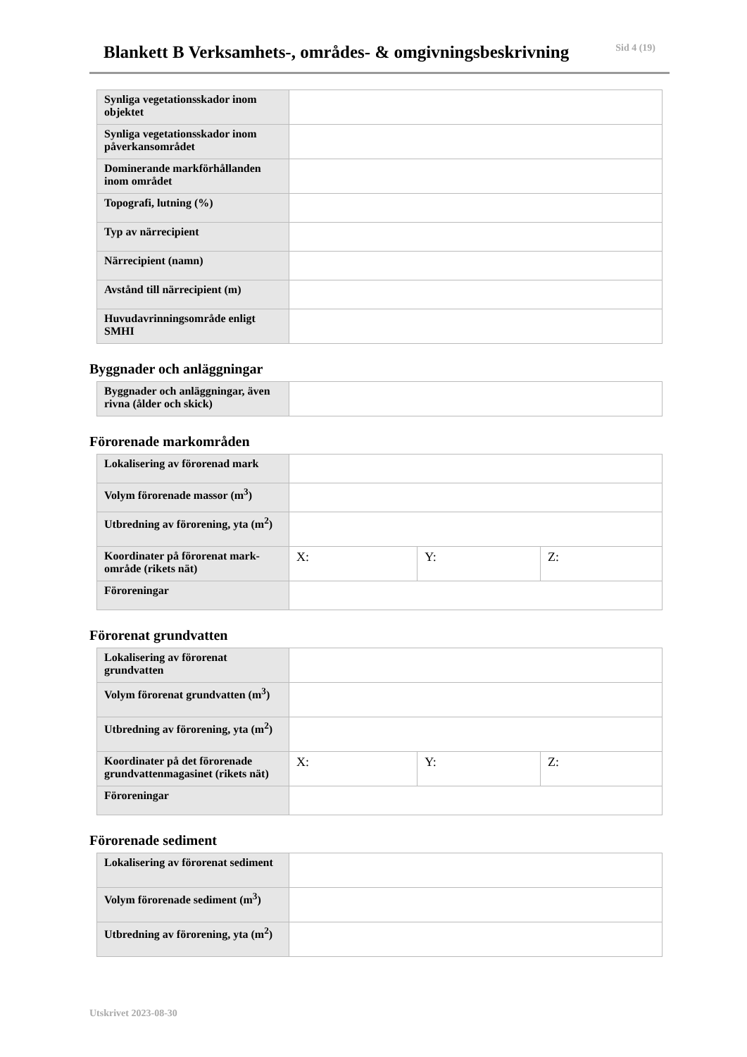Blankett B Verksamhets-, områdes- & omgivningsbeskrivning
Sid 4 (19)
| Synliga vegetationsskador inom objektet | |
| Synliga vegetationsskador inom påverkansområdet | |
| Dominerande markförhållanden inom området | |
| Topografi, lutning (%) | |
| Typ av närrecipient | |
| Närrecipient (namn) | |
| Avstånd till närrecipient (m) | |
| Huvudavrinningsområde enligt SMHI | |
Byggnader och anläggningar
| Byggnader och anläggningar, även rivna (ålder och skick) | |
Förorenade markområden
| Lokalisering av förorenad mark | | | |
| Volym förorenade massor (m<sup>3</sup>) | | | |
| Utbredning av förorening, yta (m<sup>2</sup>) | | | |
| Koordinater på förorenat mark-område (rikets nät) | X: | Y: | Z: |
| Föroreningar | | | |
Förorenat grundvatten
| Lokalisering av förorenat grundvatten | | | |
| Volym förorenat grundvatten (m<sup>3</sup>) | | | |
| Utbredning av förorening, yta (m<sup>2</sup>) | | | |
| Koordinater på det förorenade grundvattenmagasinet (rikets nät) | X: | Y: | Z: |
| Föroreningar | | | |
Förorenade sediment
| Lokalisering av förorenat sediment | |
| Volym förorenade sediment (m<sup>3</sup>) | |
| Utbredning av förorening, yta (m<sup>2</sup>) | |
Utskrivet 2023-08-30